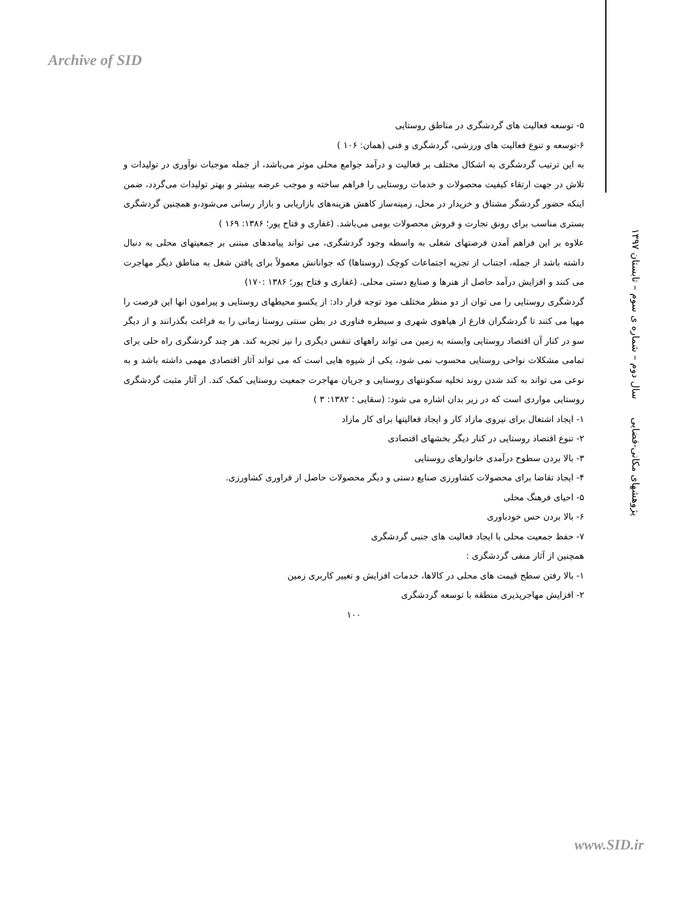Archive of SID
پژوهشهای مکانی-فضایی سال دوم – شماره ی سوم – تابستان ۱۳۹۷
۵- توسعه فعالیت های گردشگری در مناطق روستایی
۶-توسعه و تنوع فعالیت های ورزشی، گردشگری و فنی (همان: ۱۰۶ )
به این ترتیب گردشگری به اشکال مختلف بر فعالیت و درآمد جوامع محلی موثر می‌باشد، از جمله موجبات نوآوری در تولیدات و تلاش در جهت ارتقاء کیفیت محصولات و خدمات روستایی را فراهم ساخته و موجب عرضه بیشتر و بهتر تولیدات می‌گردد، ضمن اینکه حضور گردشگر مشتاق و خریدار در محل، زمینه‌ساز کاهش هزینه‌های بازاریابی و بازار رسانی می‌شود،و همچنین گردشگری بستری مناسب برای رونق تجارت و فروش محصولات بومی می‌باشد. (غفاری و فتاح پور؛ ۱۳۸۶: ۱۶۹ )
علاوه بر این فراهم آمدن فرصتهای شغلی به واسطه وجود گردشگری، می تواند پیامدهای مبتنی بر جمعیتهای محلی به دنبال داشته باشد از جمله، اجتناب از تجزیه اجتماعات کوچک (روستاها) که جوانانش معمولاً برای یافتن شغل به مناطق دیگر مهاجرت می کنند و افزایش درآمد حاصل از هنرها و صنایع دستی محلی. (غفاری و فتاح پور؛ ۱۳۸۶ :۱۷۰)
گردشگری روستایی را می توان از دو منظر مختلف مود توجه قرار داد: از یکسو محیطهای روستایی و پیرامون انها این فرصت را مهیا می کنند تا گردشگران فارغ از هیاهوی شهری و سیطره فناوری در بطن سنتی روستا زمانی را به فراغت بگذرانند و از دیگر سو در کنار آن اقتصاد روستایی وابسته به زمین می تواند راههای تنفس دیگری را نیز تجربه کند. هر چند گردشگری راه حلی برای تمامی مشکلات نواحی روستایی محسوب نمی شود، یکی از شیوه هایی است که می تواند آثار اقتصادی مهمی داشته باشد و به نوعی می تواند به کند شدن روند تخلیه سکونتهای روستایی و جریان مهاجرت جمعیت روستایی کمک کند. از آثار مثبت گردشگری روستایی مواردی است که در زیر بدان اشاره می شود: (سقایی ؛ ۱۳۸۲: ۳ )
۱- ایجاد اشتغال برای نیروی مازاد کار و ایجاد فعالیتها برای کار مازاد
۲- تنوع اقتصاد روستایی در کنار دیگر بخشهای اقتصادی
۳- بالا بردن سطوح درآمدی خانوارهای روستایی
۴- ایجاد تقاضا برای محصولات کشاورزی صنایع دستی و دیگر محصولات حاصل از فراوری کشاورزی.
۵- احیای فرهنگ محلی
۶- بالا بردن حس خودباوری
۷- حفظ جمعیت محلی با ایجاد فعالیت های جنبی گردشگری
همچنین از آثار منفی گردشگری :
۱- بالا رفتن سطح قیمت های محلی در کالاها، خدمات افزایش و تغییر کاربری زمین
۲- افزایش مهاجرپذیری منطقه با توسعه گردشگری
۱۰۰
www.SID.ir